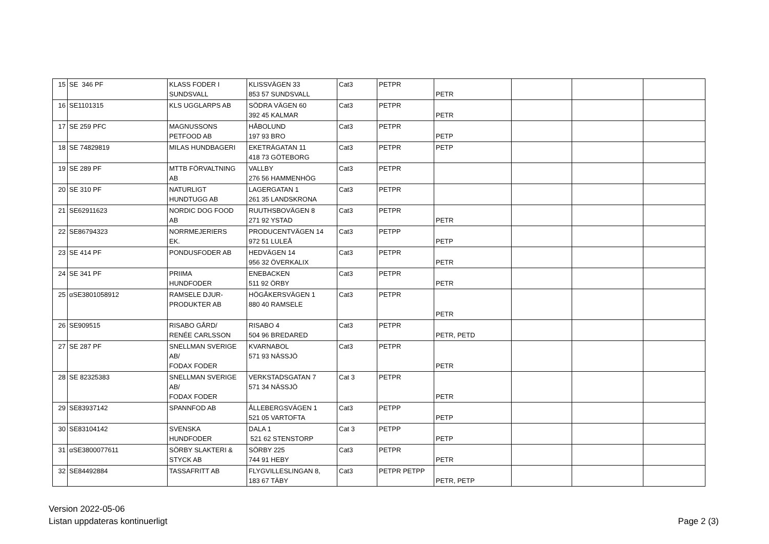| 15 | SE 346 PF | KLASS FODER I SUNDSVALL | KLISSVÄGEN 33 853 57 SUNDSVALL | Cat3 | PETPR | PETR | | | |
| 16 | SE1101315 | KLS UGGLARPS AB | SÖDRA VÄGEN 60 392 45 KALMAR | Cat3 | PETPR | PETR | | | |
| 17 | SE 259 PFC | MAGNUSSONS PETFOOD AB | HÅBOLUND 197 93 BRO | Cat3 | PETPR | PETP | | | |
| 18 | SE 74829819 | MILAS HUNDBAGERI | EKETRÄGATAN 11 418 73 GÖTEBORG | Cat3 | PETPR | PETP | | | |
| 19 | SE 289 PF | MTTB FÖRVALTNING AB | VALLBY 276 56 HAMMENHÖG | Cat3 | PETPR | | | | |
| 20 | SE 310 PF | NATURLIGT HUNDTUGG AB | LAGERGATAN 1 261 35 LANDSKRONA | Cat3 | PETPR | | | | |
| 21 | SE62911623 | NORDIC DOG FOOD AB | RUUTHSBOVÄGEN 8 271 92 YSTAD | Cat3 | PETPR | PETR | | | |
| 22 | SE86794323 | NORRMEJERIERS EK. | PRODUCENTVÄGEN 14 972 51 LULEÅ | Cat3 | PETPP | PETP | | | |
| 23 | SE 414 PF | PONDUSFODER AB | HEDVÄGEN 14 956 32 ÖVERKALIX | Cat3 | PETPR | PETR | | | |
| 24 | SE 341 PF | PRIIMA HUNDFODER | ENEBACKEN 511 92 ÖRBY | Cat3 | PETPR | PETR | | | |
| 25 | αSE3801058912 | RAMSELE DJUR- PRODUKTER AB | HÖGÅKERSVÄGEN 1 880 40 RAMSELE | Cat3 | PETPR | PETR | | | |
| 26 | SE909515 | RISABO GÅRD/ RENÉE CARLSSON | RISABO 4 504 96 BREDARED | Cat3 | PETPR | PETR, PETD | | | |
| 27 | SE 287 PF | SNELLMAN SVERIGE AB/ FODAX FODER | KVARNABOL 571 93 NÄSSJÖ | Cat3 | PETPR | PETR | | | |
| 28 | SE 82325383 | SNELLMAN SVERIGE AB/ FODAX FODER | VERKSTADSGATAN 7 571 34 NÄSSJÖ | Cat 3 | PETPR | PETR | | | |
| 29 | SE83937142 | SPANNFOD AB | ÅLLEBERGSVÄGEN 1 521 05 VARTOFTA | Cat3 | PETPP | PETP | | | |
| 30 | SE83104142 | SVENSKA HUNDFODER | DALA 1 521 62 STENSTORP | Cat 3 | PETPP | PETP | | | |
| 31 | αSE3800077611 | SÖRBY SLAKTERI & STYCK AB | SÖRBY 225 744 91 HEBY | Cat3 | PETPR | PETR | | | |
| 32 | SE84492884 | TASSAFRITT AB | FLYGVILLESLINGAN 8, 183 67 TÄBY | Cat3 | PETPR PETPP | PETR, PETP | | | |
Version 2022-05-06
Listan uppdateras kontinuerligt
Page 2 (3)